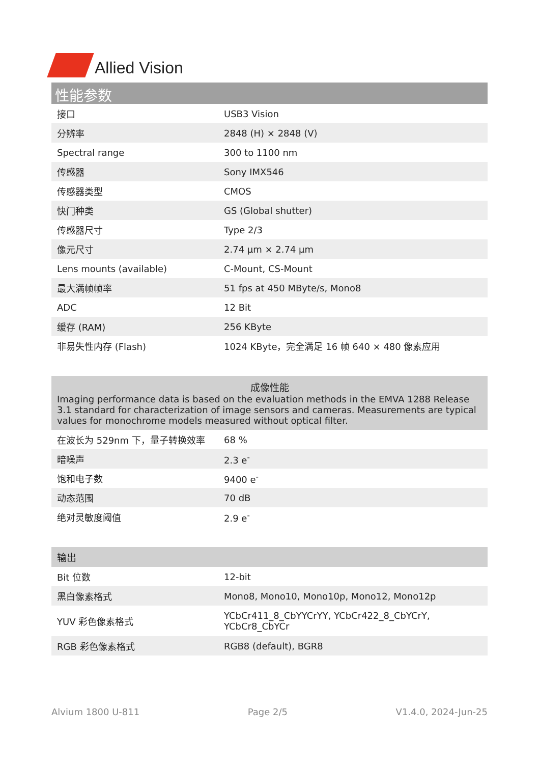Allied Vision
性能参数
| 接口 | USB3 Vision |
| 分辨率 | 2848 (H) × 2848 (V) |
| Spectral range | 300 to 1100 nm |
| 传感器 | Sony IMX546 |
| 传感器类型 | CMOS |
| 快门种类 | GS (Global shutter) |
| 传感器尺寸 | Type 2/3 |
| 像元尺寸 | 2.74 µm × 2.74 µm |
| Lens mounts (available) | C-Mount, CS-Mount |
| 最大满帧帧率 | 51 fps at 450 MByte/s, Mono8 |
| ADC | 12 Bit |
| 缓存 (RAM) | 256 KByte |
| 非易失性内存 (Flash) | 1024 KByte，完全满足 16 帧 640 × 480 像素应用 |
成像性能
Imaging performance data is based on the evaluation methods in the EMVA 1288 Release 3.1 standard for characterization of image sensors and cameras. Measurements are typical values for monochrome models measured without optical filter.
| 在波长为 529nm 下，量子转换效率 | 68 % |
| 暗噪声 | 2.3 e<sup>-</sup> |
| 饱和电子数 | 9400 e<sup>-</sup> |
| 动态范围 | 70 dB |
| 绝对灵敏度阈值 | 2.9 e<sup>-</sup> |
输出
| Bit 位数 | 12-bit |
| 黑白像素格式 | Mono8, Mono10, Mono10p, Mono12, Mono12p |
| YUV 彩色像素格式 | YCbCr411_8_CbYYCrYY, YCbCr422_8_CbYCrY, YCbCr8_CbYCr |
| RGB 彩色像素格式 | RGB8 (default), BGR8 |
Alvium 1800 U-811 Page 2/5 V1.4.0, 2024-Jun-25